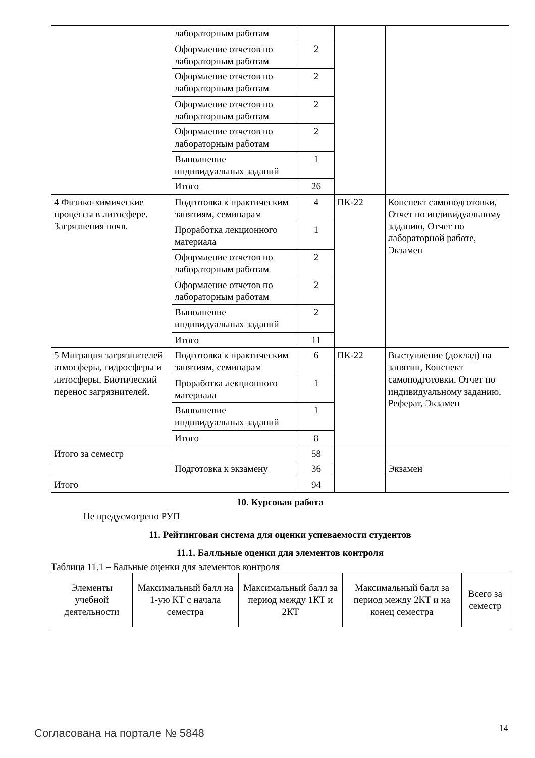| | лабораторным работам | | | |
| | Оформление отчетов по лабораторным работам | 2 | | |
| | Оформление отчетов по лабораторным работам | 2 | | |
| | Оформление отчетов по лабораторным работам | 2 | | |
| | Оформление отчетов по лабораторным работам | 2 | | |
| | Выполнение индивидуальных заданий | 1 | | |
| | Итого | 26 | | |
| 4 Физико-химические процессы в литосфере. Загрязнения почв. | Подготовка к практическим занятиям, семинарам | 4 | ПК-22 | Конспект самоподготовки, Отчет по индивидуальному заданию, Отчет по лабораторной работе, Экзамен |
| | Проработка лекционного материала | 1 | | |
| | Оформление отчетов по лабораторным работам | 2 | | |
| | Оформление отчетов по лабораторным работам | 2 | | |
| | Выполнение индивидуальных заданий | 2 | | |
| | Итого | 11 | | |
| 5 Миграция загрязнителей атмосферы, гидросферы и литосферы. Биотический перенос загрязнителей. | Подготовка к практическим занятиям, семинарам | 6 | ПК-22 | Выступление (доклад) на занятии, Конспект самоподготовки, Отчет по индивидуальному заданию, Реферат, Экзамен |
| | Проработка лекционного материала | 1 | | |
| | Выполнение индивидуальных заданий | 1 | | |
| | Итого | 8 | | |
| Итого за семестр | | 58 | | |
| | Подготовка к экзамену | 36 | | Экзамен |
| Итого | | 94 | | |
10. Курсовая работа
Не предусмотрено РУП
11. Рейтинговая система для оценки успеваемости студентов
11.1. Балльные оценки для элементов контроля
Таблица 11.1 – Бальные оценки для элементов контроля
| Элементы учебной деятельности | Максимальный балл на 1-ую КТ с начала семестра | Максимальный балл за период между 1КТ и 2КТ | Максимальный балл за период между 2КТ и на конец семестра | Всего за семестр |
| --- | --- | --- | --- | --- |
Согласована на портале № 5848 14